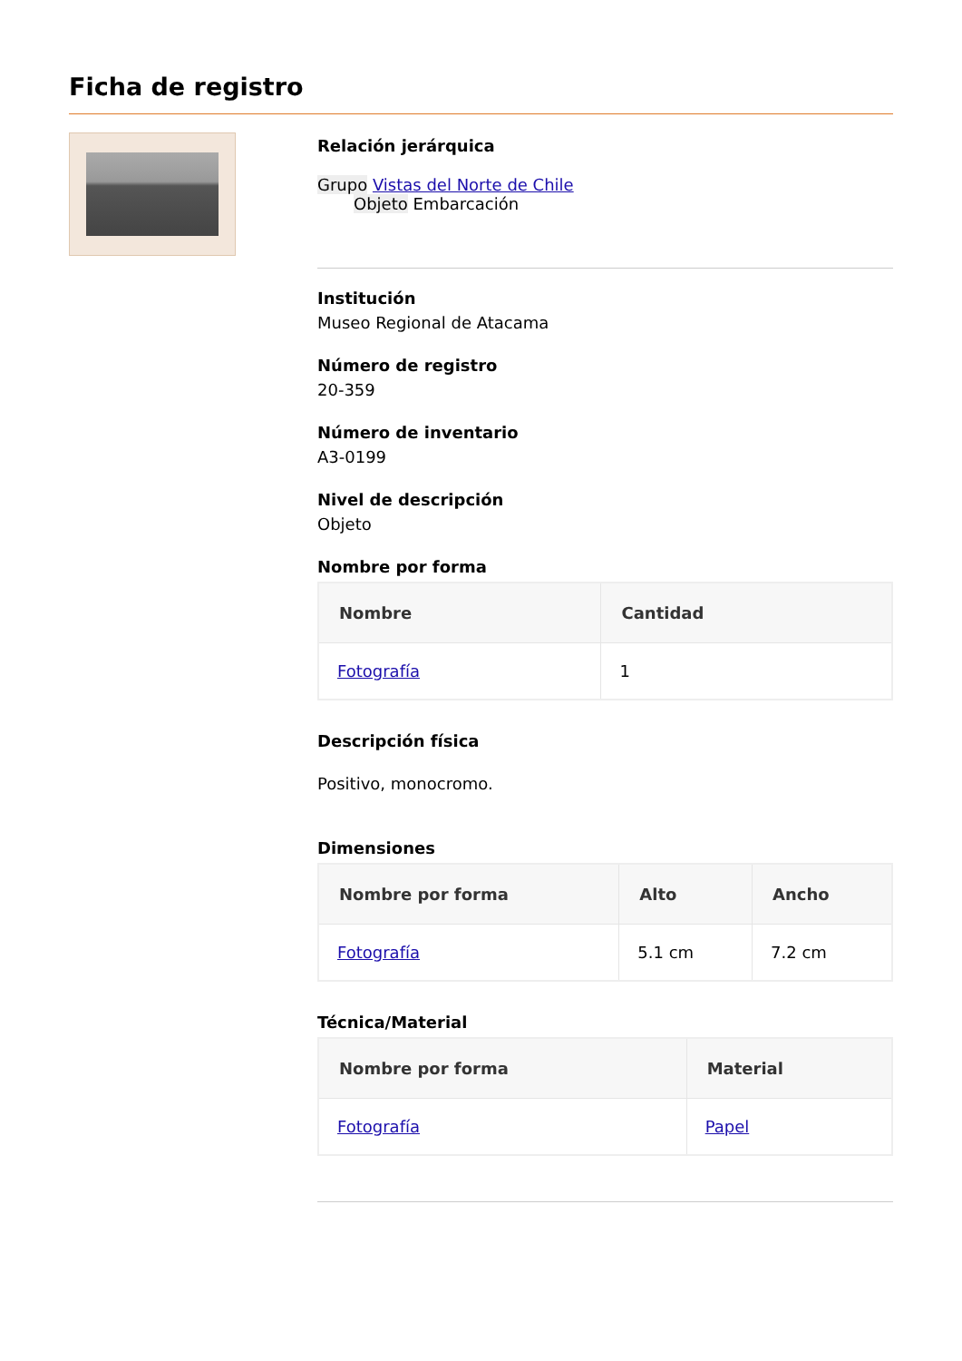Ficha de registro
Relación jerárquica
Grupo Vistas del Norte de Chile
Objeto Embarcación
Institución
Museo Regional de Atacama
Número de registro
20-359
Número de inventario
A3-0199
Nivel de descripción
Objeto
Nombre por forma
| Nombre | Cantidad |
| --- | --- |
| Fotografía | 1 |
Descripción física
Positivo, monocromo.
Dimensiones
| Nombre por forma | Alto | Ancho |
| --- | --- | --- |
| Fotografía | 5.1 cm | 7.2 cm |
Técnica/Material
| Nombre por forma | Material |
| --- | --- |
| Fotografía | Papel |